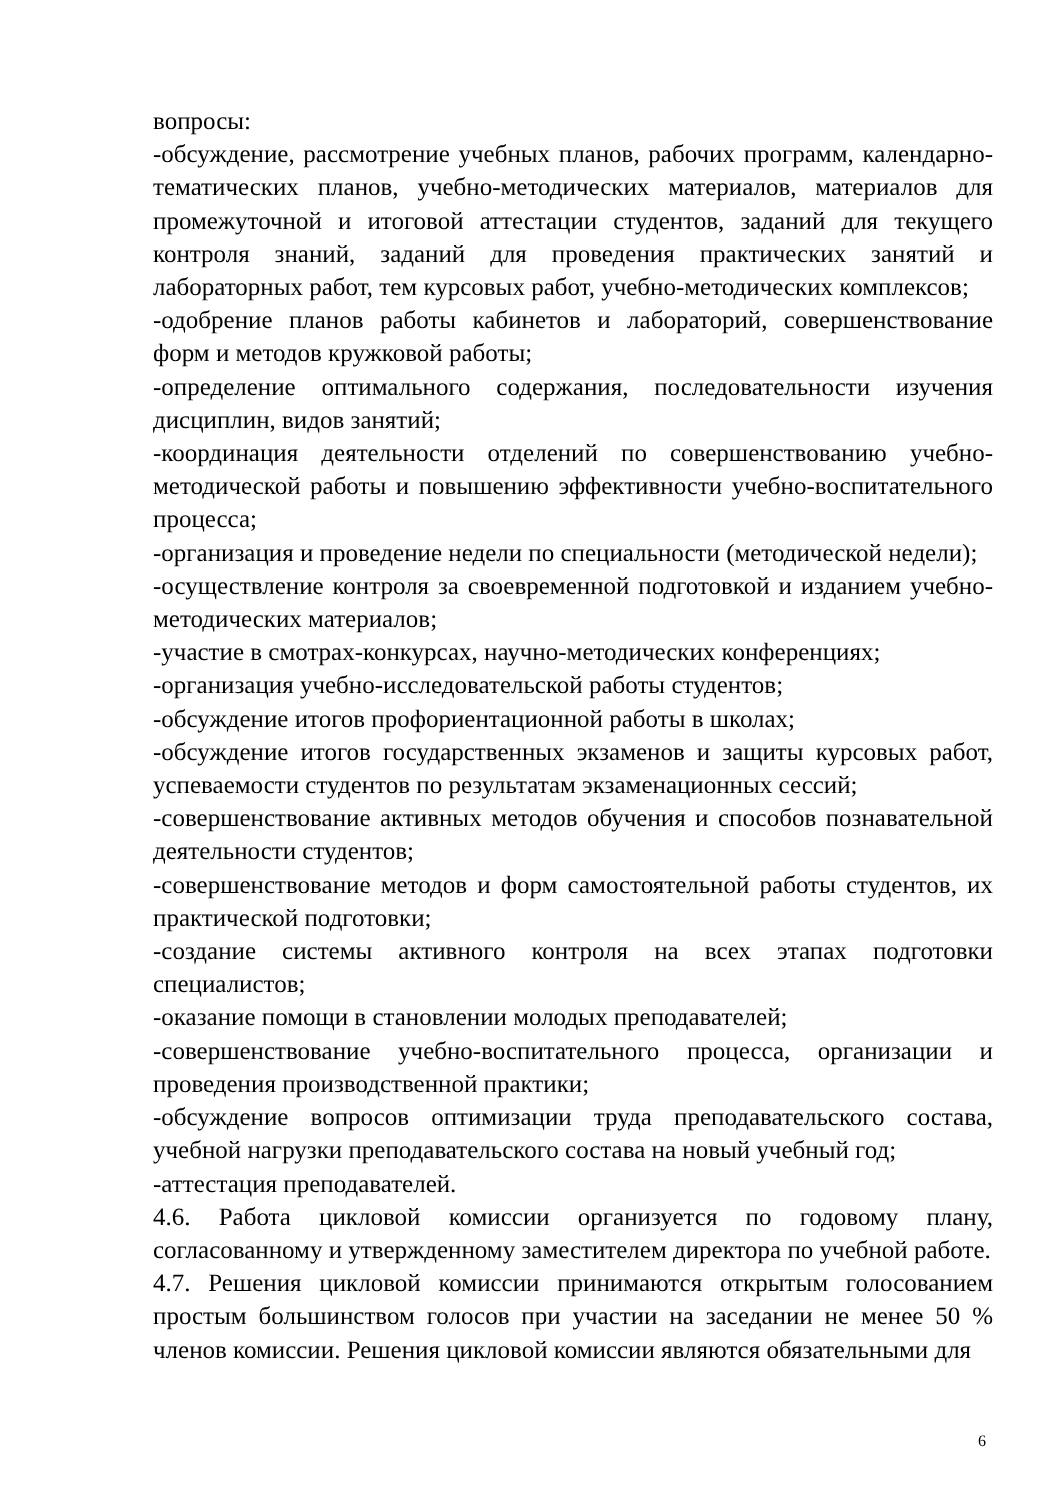вопросы:
-обсуждение, рассмотрение учебных планов, рабочих программ, календарно-тематических планов, учебно-методических материалов, материалов для промежуточной и итоговой аттестации студентов, заданий для текущего контроля знаний, заданий для проведения практических занятий и лабораторных работ, тем курсовых работ, учебно-методических комплексов;
-одобрение планов работы кабинетов и лабораторий, совершенствование форм и методов кружковой работы;
-определение оптимального содержания, последовательности изучения дисциплин, видов занятий;
-координация деятельности отделений по совершенствованию учебно-методической работы и повышению эффективности учебно-воспитательного процесса;
-организация и проведение недели по специальности (методической недели);
-осуществление контроля за своевременной подготовкой и изданием учебно-методических материалов;
-участие в смотрах-конкурсах, научно-методических конференциях;
-организация учебно-исследовательской работы студентов;
-обсуждение итогов профориентационной работы в школах;
-обсуждение итогов государственных экзаменов и защиты курсовых работ, успеваемости студентов по результатам экзаменационных сессий;
-совершенствование активных методов обучения и способов познавательной деятельности студентов;
-совершенствование методов и форм самостоятельной работы студентов, их практической подготовки;
-создание системы активного контроля на всех этапах подготовки специалистов;
-оказание помощи в становлении молодых преподавателей;
-совершенствование учебно-воспитательного процесса, организации и проведения производственной практики;
-обсуждение вопросов оптимизации труда преподавательского состава, учебной нагрузки преподавательского состава на новый учебный год;
-аттестация преподавателей.
4.6. Работа цикловой комиссии организуется по годовому плану, согласованному и утвержденному заместителем директора по учебной работе.
4.7. Решения цикловой комиссии принимаются открытым голосованием простым большинством голосов при участии на заседании не менее 50 % членов комиссии. Решения цикловой комиссии являются обязательными для
6